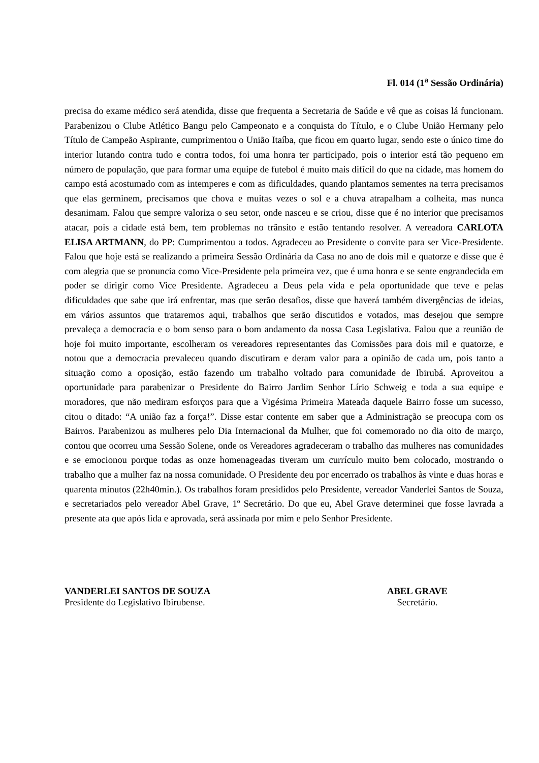Fl. 014 (1<sup>a</sup> Sessão Ordinária)
precisa do exame médico será atendida, disse que frequenta a Secretaria de Saúde e vê que as coisas lá funcionam. Parabenizou o Clube Atlético Bangu pelo Campeonato e a conquista do Título, e o Clube União Hermany pelo Título de Campeão Aspirante, cumprimentou o União Itaíba, que ficou em quarto lugar, sendo este o único time do interior lutando contra tudo e contra todos, foi uma honra ter participado, pois o interior está tão pequeno em número de população, que para formar uma equipe de futebol é muito mais difícil do que na cidade, mas homem do campo está acostumado com as intemperes e com as dificuldades, quando plantamos sementes na terra precisamos que elas germinem, precisamos que chova e muitas vezes o sol e a chuva atrapalham a colheita, mas nunca desanimam. Falou que sempre valoriza o seu setor, onde nasceu e se criou, disse que é no interior que precisamos atacar, pois a cidade está bem, tem problemas no trânsito e estão tentando resolver. A vereadora CARLOTA ELISA ARTMANN, do PP: Cumprimentou a todos. Agradeceu ao Presidente o convite para ser Vice-Presidente. Falou que hoje está se realizando a primeira Sessão Ordinária da Casa no ano de dois mil e quatorze e disse que é com alegria que se pronuncia como Vice-Presidente pela primeira vez, que é uma honra e se sente engrandecida em poder se dirigir como Vice Presidente. Agradeceu a Deus pela vida e pela oportunidade que teve e pelas dificuldades que sabe que irá enfrentar, mas que serão desafios, disse que haverá também divergências de ideias, em vários assuntos que trataremos aqui, trabalhos que serão discutidos e votados, mas desejou que sempre prevaleça a democracia e o bom senso para o bom andamento da nossa Casa Legislativa. Falou que a reunião de hoje foi muito importante, escolheram os vereadores representantes das Comissões para dois mil e quatorze, e notou que a democracia prevaleceu quando discutiram e deram valor para a opinião de cada um, pois tanto a situação como a oposição, estão fazendo um trabalho voltado para comunidade de Ibirubá. Aproveitou a oportunidade para parabenizar o Presidente do Bairro Jardim Senhor Lírio Schweig e toda a sua equipe e moradores, que não mediram esforços para que a Vigésima Primeira Mateada daquele Bairro fosse um sucesso, citou o ditado: “A união faz a força!”. Disse estar contente em saber que a Administração se preocupa com os Bairros. Parabenizou as mulheres pelo Dia Internacional da Mulher, que foi comemorado no dia oito de março, contou que ocorreu uma Sessão Solene, onde os Vereadores agradeceram o trabalho das mulheres nas comunidades e se emocionou porque todas as onze homenageadas tiveram um currículo muito bem colocado, mostrando o trabalho que a mulher faz na nossa comunidade. O Presidente deu por encerrado os trabalhos às vinte e duas horas e quarenta minutos (22h40min.). Os trabalhos foram presididos pelo Presidente, vereador Vanderlei Santos de Souza, e secretariados pelo vereador Abel Grave, 1º Secretário. Do que eu, Abel Grave determinei que fosse lavrada a presente ata que após lida e aprovada, será assinada por mim e pelo Senhor Presidente.
VANDERLEI SANTOS DE SOUZA
Presidente do Legislativo Ibirubense.
ABEL GRAVE
Secretário.